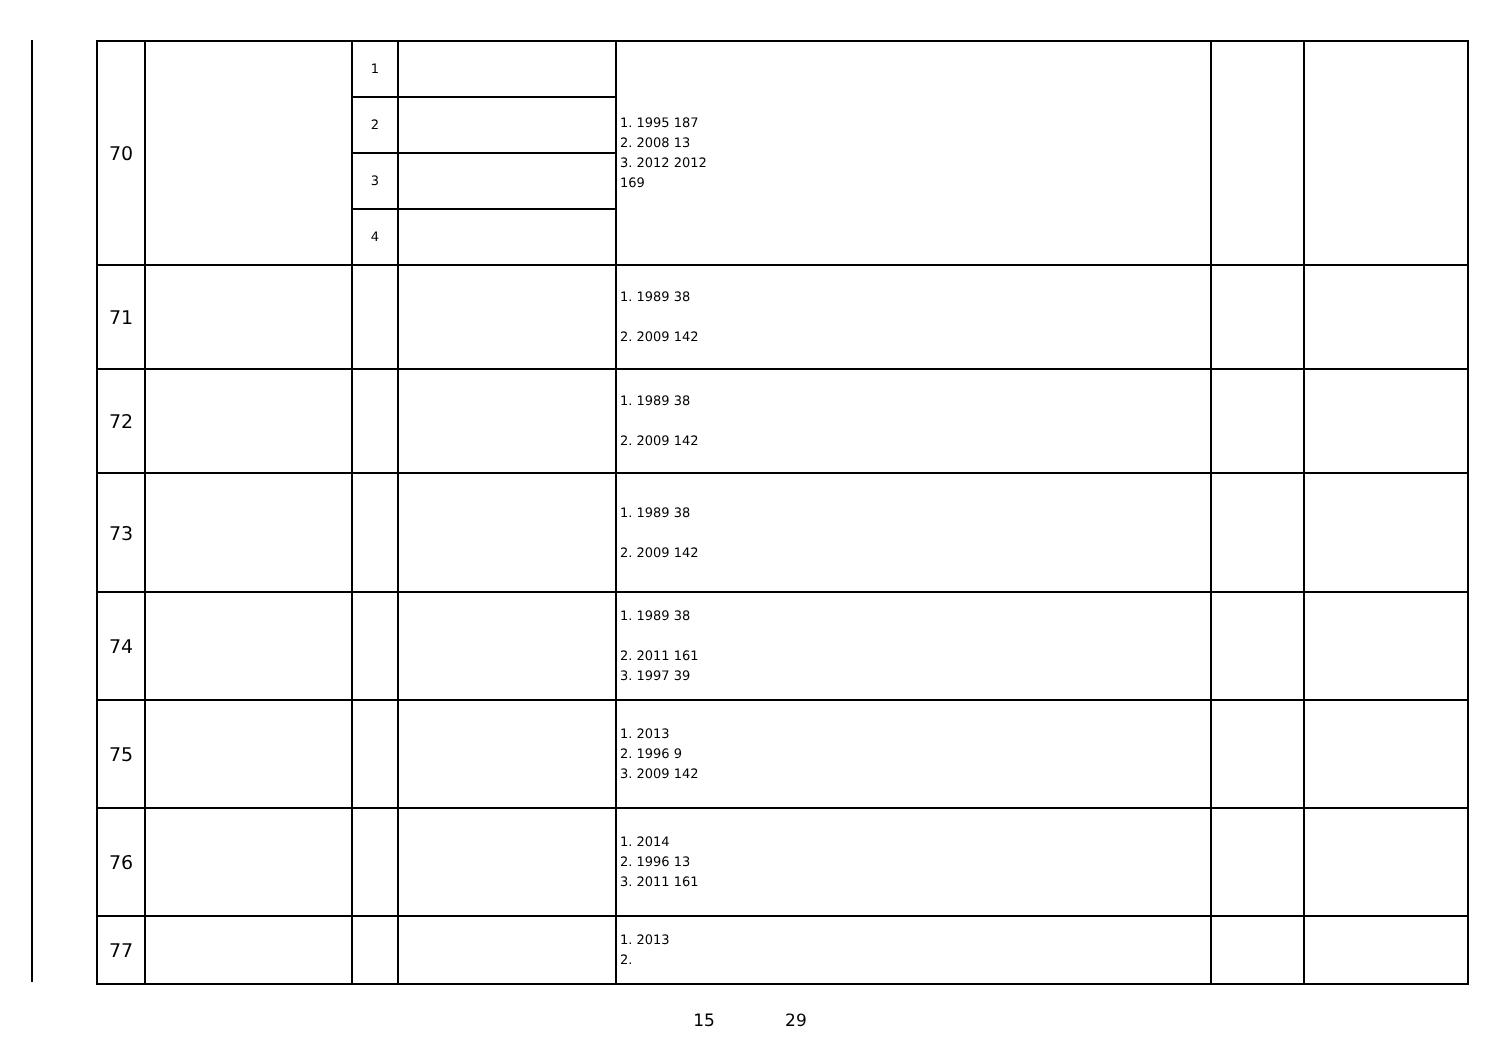| 70 | | 1 | | 1. 1995 187 2. 2008 13 3. 2012 2012 169 | | |
| | | 2 | | | | |
| | | 3 | | | | |
| | | 4 | | | | |
| 71 | | | | 1. 1989 38 2. 2009 142 | | |
| 72 | | | | 1. 1989 38 2. 2009 142 | | |
| 73 | | | | 1. 1989 38 2. 2009 142 | | |
| 74 | | | | 1. 1989 38 2. 2011 161 3. 1997 39 | | |
| 75 | | | | 1. 2013 2. 1996 9 3. 2009 142 | | |
| 76 | | | | 1. 2014 2. 1996 13 3. 2011 161 | | |
| 77 | | | | 1. 2013 2. | | |
15 29